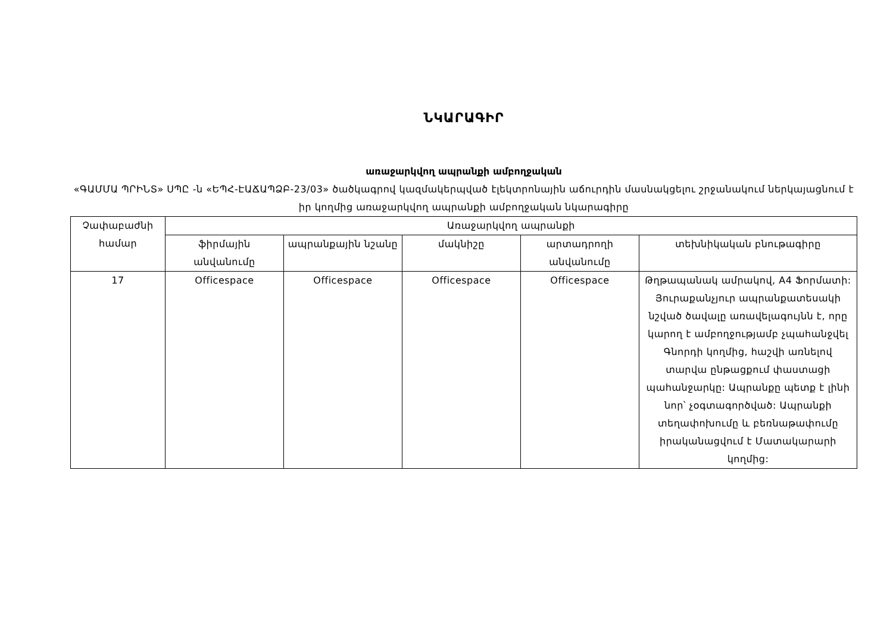ՆԿԱՐԱԳԻՐ
առաջարկվող ապրանքի ամբողջական
«ԳԱՄՄԱ ՊՐԻՆՏ» ՍՊԸ -ն «ԵՊՀ-ԷԱՃԱՊՁԲ-23/03» ծածկագրով կազմակերպված էլեկտրոնային աճուրդին մասնակցելու շրջանակում ներկայացնում է իր կողմից առաջարկվող ապրանքի ամբողջական նկարագիրը
| Չափաբաժնի համար | Առաջարկվող ապրանքի | | | | |
| --- | --- | --- | --- | --- | --- |
| | ֆիրմային անվանումը | ապրանքային նշանը | մակնիշը | արտադրողի անվանումը | տեխնիկական բնութագիրը |
| 17 | Officespace | Officespace | Officespace | Officespace | Թղթապանակ ամրակով, A4 Ֆորմատի: Յուրաքանչյուր ապրանքատեսակի նշված ծավալը առավելագույնն է, որը կարող է ամբողջությամբ չպահանջվել Գնորդի կողմից, հաշվի առնելով տարվա ընթացքում փաստացի պահանջարկը: Ապրանքը պետք է լինի նոր՝ չօգտագործված: Ապրանքի տեղափոխումը և բեռնաթափումը իրականացվում է Մատակարարի կողմից: |